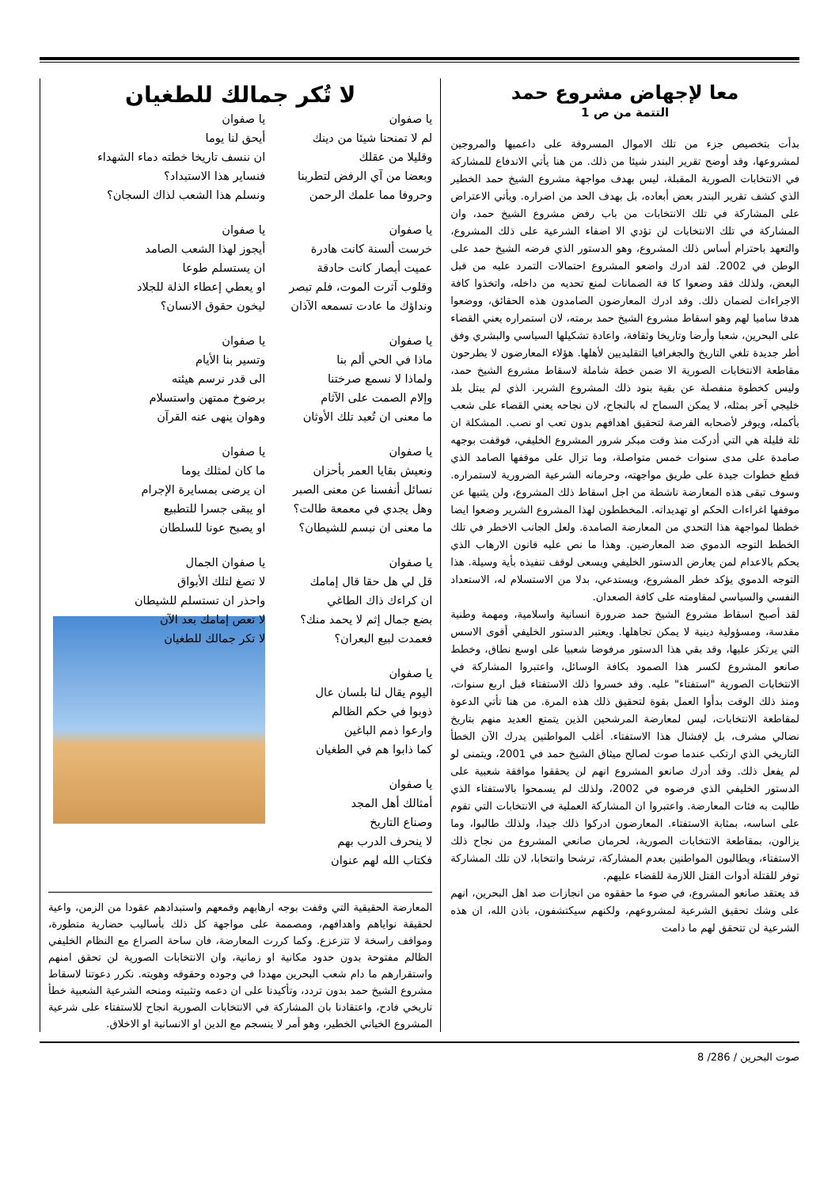معا لإجهاض مشروع حمد
التتمة من ص 1
بدأت بتخصيص جزء من تلك الاموال المسروقة على داعميها والمروجين لمشروعها، وقد أوضح تقرير البندر شيئا من ذلك. من هنا يأتي الاندفاع للمشاركة في الانتخابات الصورية المقبلة، ليس بهدف مواجهة مشروع الشيخ حمد الخطير الذي كشف تقرير البندر بعض أبعاده، بل بهدف الحد من اضراره. ويأتي الاعتراض على المشاركة في تلك الانتخابات من باب رفض مشروع الشيخ حمد، وان المشاركة في تلك الانتخابات لن تؤدي الا اضفاء الشرعية على ذلك المشروع، والتعهد باحترام أساس ذلك المشروع، وهو الدستور الذي فرضه الشيخ حمد على الوطن في 2002. لقد ادرك واضعو المشروع احتمالات التمرد عليه من قبل البعض، ولذلك فقد وضعوا كا فة الضمانات لمنع تحديه من داخله، واتخذوا كافة الاجراءات لضمان ذلك. وقد ادرك المعارضون الصامدون هذه الحقائق، ووضعوا هدفا ساميا لهم وهو اسقاط مشروع الشيخ حمد برمته، لان استمراره يعني القضاء على البحرين، شعبا وأرضا وتاريخا وثقافة، واعادة تشكيلها السياسي والبشري وفق أطر جديدة تلغي التاريخ والجغرافيا التقليديين لأهلها. هؤلاء المعارضون لا يطرحون مقاطعة الانتخابات الصورية الا ضمن خطة شاملة لاسقاط مشروع الشيخ حمد، وليس كخطوة منفصلة عن بقية بنود ذلك المشروع الشرير. الذي لم يبتل بلد خليجي آخر بمثله، لا يمكن السماح له بالنجاح، لان نجاحه يعني القضاء على شعب بأكمله، ويوفر لأصحابه الفرصة لتحقيق اهدافهم بدون تعب او نصب. المشكلة ان ثلة قليلة هي التي أدركت منذ وقت مبكر شرور المشروع الخليفي، فوقفت بوجهه صامدة على مدى سنوات خمس متواصلة، وما تزال على موقفها الصامد الذي قطع خطوات جيدة على طريق مواجهته، وحرمانه الشرعية الضرورية لاستمراره. وسوف تبقى هذه المعارضة ناشطة من اجل اسقاط ذلك المشروع، ولن يثنيها عن موقفها اغراءات الحكم او تهديداته. المخططون لهذا المشروع الشرير وضعوا ايضا خططا لمواجهة هذا التحدي من المعارضة الصامدة. ولعل الجانب الاخطر في تلك الخطط التوجه الدموي ضد المعارضين. وهذا ما نص عليه قانون الارهاب الذي يحكم بالاعدام لمن يعارض الدستور الخليفي ويسعى لوقف تنفيذه بأية وسيلة. هذا التوجه الدموي يؤكد خطر المشروع، ويستدعي، بدلا من الاستسلام له، الاستعداد النفسي والسياسي لمقاومته على كافة الصعدان.
لقد أصبح اسقاط مشروع الشيخ حمد ضرورة انسانية واسلامية، ومهمة وطنية مقدسة، ومسؤولية دينية لا يمكن تجاهلها. ويعتبر الدستور الخليفي أقوى الاسس التي يرتكز عليها، وقد بقي هذا الدستور مرفوضا شعبيا على اوسع نطاق، وخطط صانعو المشروع لكسر هذا الصمود بكافة الوسائل، واعتبروا المشاركة في الانتخابات الصورية "استفتاء" عليه. وقد خسروا ذلك الاستفتاء قبل اربع سنوات، ومنذ ذلك الوقت بدأوا العمل بقوة لتحقيق ذلك هذه المرة. من هنا تأتي الدعوة لمقاطعة الانتخابات، ليس لمعارضة المرشحين الذين يتمتع العديد منهم بتاريخ نضالي مشرف، بل لإفشال هذا الاستفتاء. أغلب المواطنين يدرك الآن الخطأ التاريخي الذي ارتكب عندما صوت لصالح ميثاق الشيخ حمد في 2001، ويتمنى لو لم يفعل ذلك. وقد أدرك صانعو المشروع انهم لن يحققوا موافقة شعبية على الدستور الخليفي الذي فرضوه في 2002، ولذلك لم يسمحوا بالاستفتاء الذي طالبت به فئات المعارضة. واعتبروا ان المشاركة العملية في الانتخابات التي تقوم على اساسه، بمثابة الاستفتاء. المعارضون ادركوا ذلك جيدا، ولذلك طالبوا، وما يزالون، بمقاطعة الانتخابات الصورية، لحرمان صانعي المشروع من نجاح ذلك الاستفتاء، ويطالبون المواطنين بعدم المشاركة، ترشحا وانتخابا، لان تلك المشاركة توفر للقتلة أدوات القتل اللازمة للقضاء عليهم.
قد يعتقد صانعو المشروع، في ضوء ما حققوه من انجازات ضد اهل البحرين، انهم على وشك تحقيق الشرعية لمشروعهم، ولكنهم سيكتشفون، باذن الله، ان هذه الشرعية لن تتحقق لهم ما دامت
لا تُكر جمالك للطغيان
يا صفوان
لم لا تمنحنا شيئا من دينك
وقليلا من عقلك
وبعضا من آي الرفض لتطربنا
وحروفا مما علمك الرحمن
يا صفوان
خرست ألسنة كانت هادرة
عميت أبصار كانت حادقة
وقلوب آثرت الموت، فلم تبصر
ونداؤك ما عادت تسمعه الآذان
يا صفوان
ماذا في الحي ألم بنا
ولماذا لا نسمع صرختنا
وإلام الصمت على الآثام
ما معنى ان تُعبد تلك الأوثان
يا صفوان
ونعيش بقايا العمر بأحزان
نسائل أنفسنا عن معنى الصبر
وهل يجدي في معمعة طالت؟
ما معنى ان نبسم للشيطان؟
يا صفوان
قل لي هل حقا قال إمامك
ان كراءك ذاك الطاغي
بضع جمال إثم لا يحمد منك؟
فعمدت لبيع البعران؟
يا صفوان
اليوم يقال لنا بلسان عال
ذوبوا في حكم الظالم
وارعوا ذمم الباغين
كما ذابوا هم في الطغيان
يا صفوان
أمثالك أهل المجد
وصناع التاريخ
لا ينحرف الدرب بهم
فكتاب الله لهم عنوان
يا صفوان
أيحق لنا يوما
ان ننسف تاريخا خطته دماء الشهداء
فنساير هذا الاستبداد؟
ونسلم هذا الشعب لذاك السجان؟
يا صفوان
أيجوز لهذا الشعب الصامد
ان يستسلم طوعا
او يعطي إعطاء الذلة للجلاد
ليخون حقوق الانسان؟
يا صفوان
وتسير بنا الأيام
الى قدر نرسم هيئته
برضوخ ممتهن واستسلام
وهوان ينهى عنه القرآن
يا صفوان
ما كان لمثلك يوما
ان يرضى بمسايرة الإجرام
او يبقى جسرا للتطبيع
او يصبح عونا للسلطان
يا صفوان الجمال
لا تصغ لتلك الأبواق
واحذر ان تستسلم للشيطان
لا تعص إمامك بعد الآن
لا تكر جمالك للطغيان
المعارضة الحقيقية التي وقفت بوجه ارهابهم وقمعهم واستبدادهم عقودا من الزمن، واعية لحقيقة نواياهم واهدافهم، ومصممة على مواجهة كل ذلك بأساليب حضارية متطورة، ومواقف راسخة لا تتزعزع. وكما كررت المعارضة، فان ساحة الصراع مع النظام الخليفي الظالم مفتوحة بدون حدود مكانية او زمانية، وان الانتخابات الصورية لن تحقق امنهم واستقرارهم ما دام شعب البحرين مهددا في وجوده وحقوقه وهويته. نكرر دعوتنا لاسقاط مشروع الشيخ حمد بدون تردد، وتأكيدنا على ان دعمه وتثبيته ومنحه الشرعية الشعبية خطأ تاريخي فادح، واعتقادنا بان المشاركة في الانتخابات الصورية انجاح للاستفتاء على شرعية المشروع الخياني الخطير، وهو أمر لا ينسجم مع الدين او الانسانية او الاخلاق.
صوت البحرين / 286/ 8